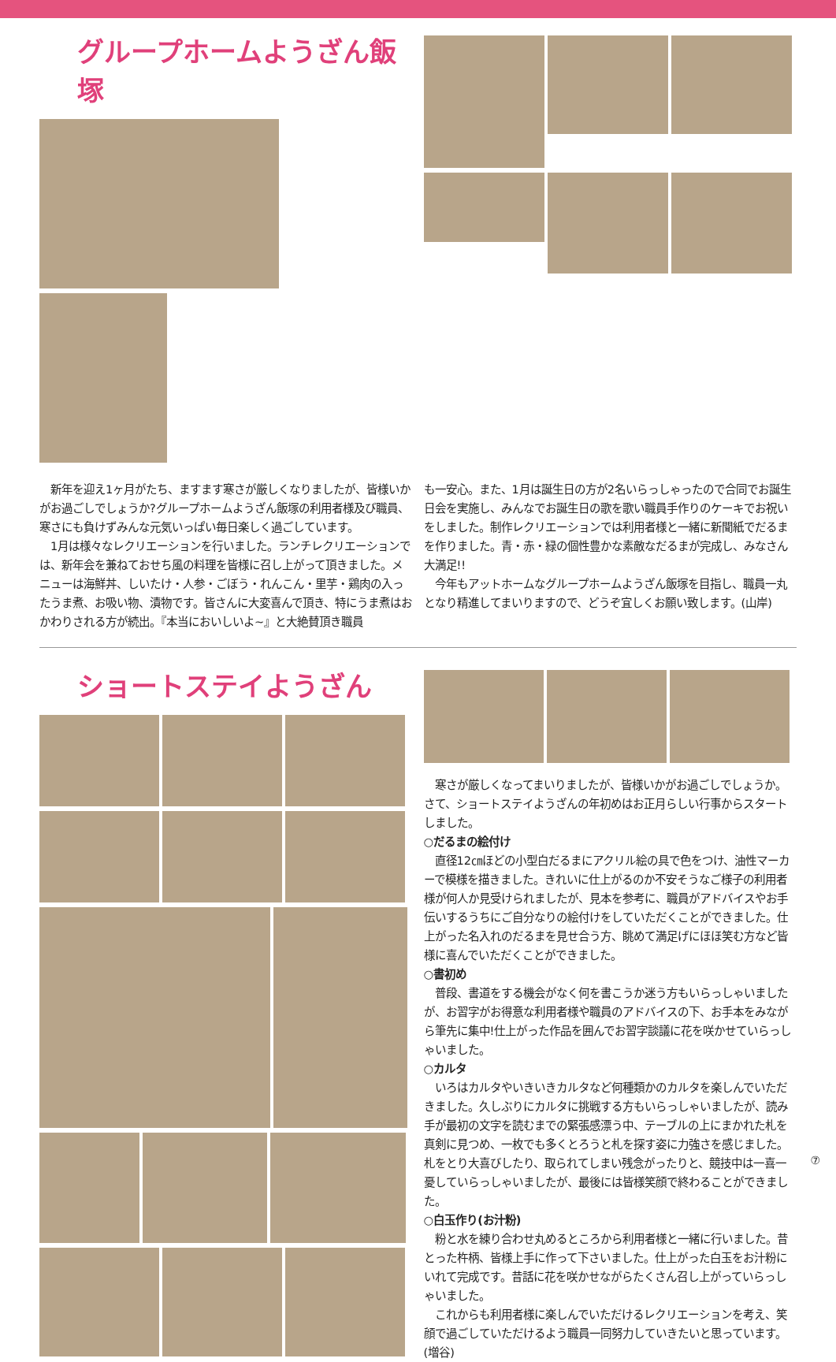グループホームようざん飯塚
　新年を迎え1ヶ月がたち、ますます寒さが厳しくなりましたが、皆様いかがお過ごしでしょうか?グループホームようざん飯塚の利用者様及び職員、寒さにも負けずみんな元気いっぱい毎日楽しく過ごしています。
　1月は様々なレクリエーションを行いました。ランチレクリエーションでは、新年会を兼ねておせち風の料理を皆様に召し上がって頂きました。メニューは海鮮丼、しいたけ・人参・ごぼう・れんこん・里芋・鶏肉の入ったうま煮、お吸い物、漬物です。皆さんに大変喜んで頂き、特にうま煮はおかわりされる方が続出。『本当においしいよ~』と大絶賛頂き職員
も一安心。また、1月は誕生日の方が2名いらっしゃったので合同でお誕生日会を実施し、みんなでお誕生日の歌を歌い職員手作りのケーキでお祝いをしました。制作レクリエーションでは利用者様と一緒に新聞紙でだるまを作りました。青・赤・緑の個性豊かな素敵なだるまが完成し、みなさん大満足!!
　今年もアットホームなグループホームようざん飯塚を目指し、職員一丸となり精進してまいりますので、どうぞ宜しくお願い致します。(山岸)
ショートステイようざん
　寒さが厳しくなってまいりましたが、皆様いかがお過ごしでしょうか。　さて、ショートステイようざんの年初めはお正月らしい行事からスタートしました。
○だるまの絵付け
　直径12㎝ほどの小型白だるまにアクリル絵の具で色をつけ、油性マーカーで模様を描きました。きれいに仕上がるのか不安そうなご様子の利用者様が何人か見受けられましたが、見本を参考に、職員がアドバイスやお手伝いするうちにご自分なりの絵付けをしていただくことができました。仕上がった名入れのだるまを見せ合う方、眺めて満足げにほほ笑む方など皆様に喜んでいただくことができました。
○書初め
　普段、書道をする機会がなく何を書こうか迷う方もいらっしゃいましたが、お習字がお得意な利用者様や職員のアドバイスの下、お手本をみながら筆先に集中!仕上がった作品を囲んでお習字談議に花を咲かせていらっしゃいました。
○カルタ
　いろはカルタやいきいきカルタなど何種類かのカルタを楽しんでいただきました。久しぶりにカルタに挑戦する方もいらっしゃいましたが、読み手が最初の文字を読むまでの緊張感漂う中、テーブルの上にまかれた札を真剣に見つめ、一枚でも多くとろうと札を探す姿に力強さを感じました。札をとり大喜びしたり、取られてしまい残念がったりと、競技中は一喜一憂していらっしゃいましたが、最後には皆様笑顔で終わることができました。
○白玉作り(お汁粉)
　粉と水を練り合わせ丸めるところから利用者様と一緒に行いました。昔とった杵柄、皆様上手に作って下さいました。仕上がった白玉をお汁粉にいれて完成です。昔話に花を咲かせながらたくさん召し上がっていらっしゃいました。
　これからも利用者様に楽しんでいただけるレクリエーションを考え、笑顔で過ごしていただけるよう職員一同努力していきたいと思っています。(増谷)
⑦